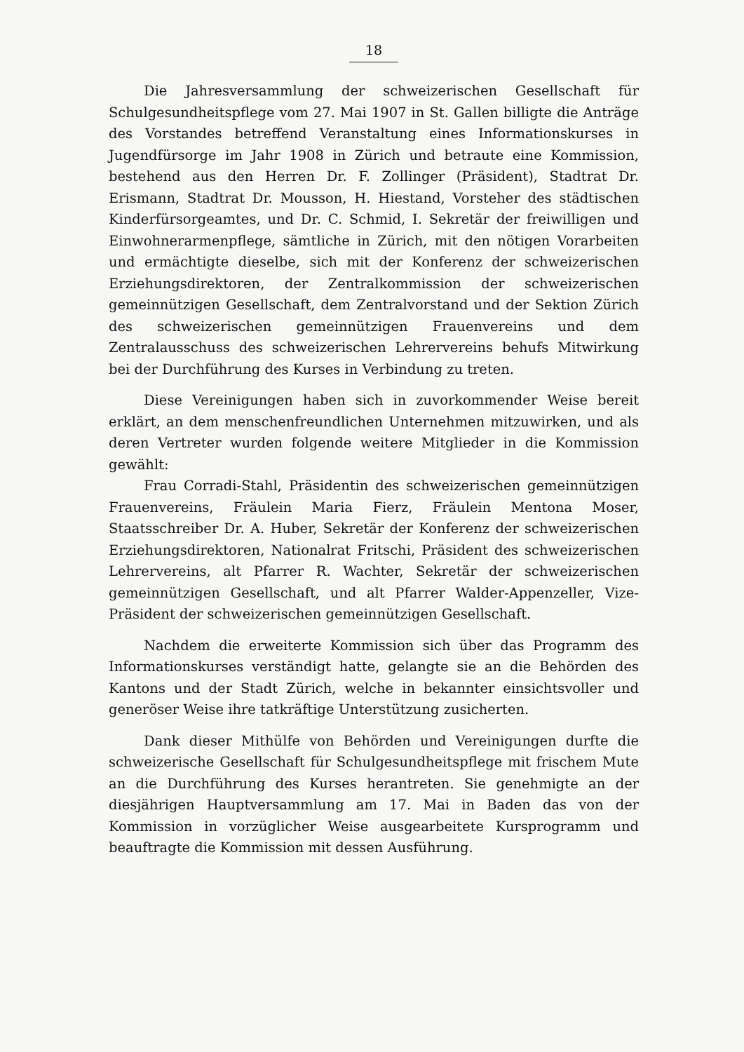18
Die Jahresversammlung der schweizerischen Gesellschaft für Schulgesundheitspflege vom 27. Mai 1907 in St. Gallen billigte die Anträge des Vorstandes betreffend Veranstaltung eines Informationskurses in Jugendfürsorge im Jahr 1908 in Zürich und betraute eine Kommission, bestehend aus den Herren Dr. F. Zollinger (Präsident), Stadtrat Dr. Erismann, Stadtrat Dr. Mousson, H. Hiestand, Vorsteher des städtischen Kinderfürsorgeamtes, und Dr. C. Schmid, I. Sekretär der freiwilligen und Einwohnerarmenpflege, sämtliche in Zürich, mit den nötigen Vorarbeiten und ermächtigte dieselbe, sich mit der Konferenz der schweizerischen Erziehungsdirektoren, der Zentralkommission der schweizerischen gemeinnützigen Gesellschaft, dem Zentralvorstand und der Sektion Zürich des schweizerischen gemeinnützigen Frauenvereins und dem Zentralausschuss des schweizerischen Lehrervereins behufs Mitwirkung bei der Durchführung des Kurses in Verbindung zu treten.
Diese Vereinigungen haben sich in zuvorkommender Weise bereit erklärt, an dem menschenfreundlichen Unternehmen mitzuwirken, und als deren Vertreter wurden folgende weitere Mitglieder in die Kommission gewählt:
Frau Corradi-Stahl, Präsidentin des schweizerischen gemeinnützigen Frauenvereins, Fräulein Maria Fierz, Fräulein Mentona Moser, Staatsschreiber Dr. A. Huber, Sekretär der Konferenz der schweizerischen Erziehungsdirektoren, Nationalrat Fritschi, Präsident des schweizerischen Lehrervereins, alt Pfarrer R. Wachter, Sekretär der schweizerischen gemeinnützigen Gesellschaft, und alt Pfarrer Walder-Appenzeller, Vize-Präsident der schweizerischen gemeinnützigen Gesellschaft.
Nachdem die erweiterte Kommission sich über das Programm des Informationskurses verständigt hatte, gelangte sie an die Behörden des Kantons und der Stadt Zürich, welche in bekannter einsichtsvoller und generöser Weise ihre tatkräftige Unterstützung zusicherten.
Dank dieser Mithülfe von Behörden und Vereinigungen durfte die schweizerische Gesellschaft für Schulgesundheitspflege mit frischem Mute an die Durchführung des Kurses herantreten. Sie genehmigte an der diesjährigen Hauptversammlung am 17. Mai in Baden das von der Kommission in vorzüglicher Weise ausgearbeitete Kursprogramm und beauftragte die Kommission mit dessen Ausführung.